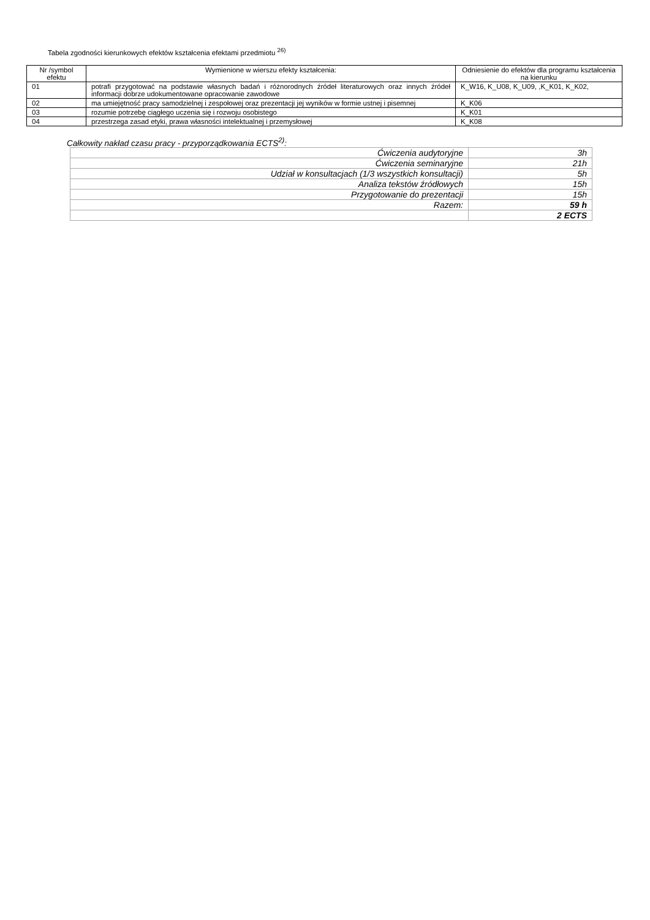Tabela zgodności kierunkowych efektów kształcenia efektami przedmiotu <sup>26)</sup>
| Nr /symbol efektu | Wymienione w wierszu efekty kształcenia: | Odniesienie do efektów dla programu kształcenia na kierunku |
| --- | --- | --- |
| 01 | potrafi przygotować na podstawie własnych badań i różnorodnych źródeł literaturowych oraz innych źródeł informacji dobrze udokumentowane opracowanie zawodowe | K_W16, K_U08, K_U09, ,K_K01, K_K02, |
| 02 | ma umiejętność pracy samodzielnej i zespołowej oraz prezentacji jej wyników w formie ustnej i pisemnej | K_K06 |
| 03 | rozumie potrzebę ciągłego uczenia się i rozwoju osobistego | K_K01 |
| 04 | przestrzega zasad etyki, prawa własności intelektualnej i przemysłowej | K_K08 |
Całkowity nakład czasu pracy - przyporządkowania ECTS<sup>2)</sup>:
| Ćwiczenia audytoryjne | 3h |
| Ćwiczenia seminaryjne | 21h |
| Udział w konsultacjach (1/3 wszystkich konsultacji) | 5h |
| Analiza tekstów źródłowych | 15h |
| Przygotowanie do prezentacji | 15h |
| Razem: | 59 h |
| | 2 ECTS |